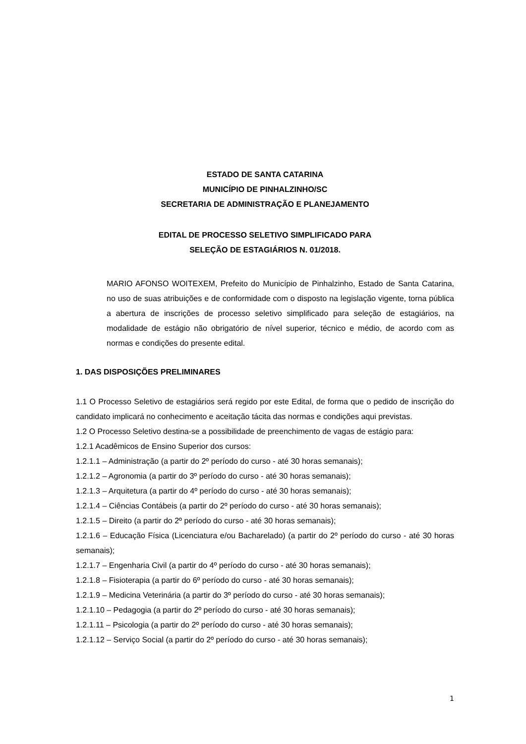ESTADO DE SANTA CATARINA
MUNICÍPIO DE PINHALZINHO/SC
SECRETARIA DE ADMINISTRAÇÃO E PLANEJAMENTO
EDITAL DE PROCESSO SELETIVO SIMPLIFICADO PARA
SELEÇÃO DE ESTAGIÁRIOS N. 01/2018.
MARIO AFONSO WOITEXEM, Prefeito do Município de Pinhalzinho, Estado de Santa Catarina, no uso de suas atribuições e de conformidade com o disposto na legislação vigente, torna pública a abertura de inscrições de processo seletivo simplificado para seleção de estagiários, na modalidade de estágio não obrigatório de nível superior, técnico e médio, de acordo com as normas e condições do presente edital.
1. DAS DISPOSIÇÕES PRELIMINARES
1.1 O Processo Seletivo de estagiários será regido por este Edital, de forma que o pedido de inscrição do candidato implicará no conhecimento e aceitação tácita das normas e condições aqui previstas.
1.2 O Processo Seletivo destina-se a possibilidade de preenchimento de vagas de estágio para:
1.2.1 Acadêmicos de Ensino Superior dos cursos:
1.2.1.1 – Administração (a partir do 2º período do curso - até 30 horas semanais);
1.2.1.2 – Agronomia (a partir do 3º período do curso - até 30 horas semanais);
1.2.1.3 – Arquitetura (a partir do 4º período do curso - até 30 horas semanais);
1.2.1.4 – Ciências Contábeis (a partir do 2º período do curso - até 30 horas semanais);
1.2.1.5 – Direito (a partir do 2º período do curso - até 30 horas semanais);
1.2.1.6 – Educação Física (Licenciatura e/ou Bacharelado) (a partir do 2º período do curso - até 30 horas semanais);
1.2.1.7 – Engenharia Civil (a partir do 4º período do curso - até 30 horas semanais);
1.2.1.8 – Fisioterapia (a partir do 6º período do curso - até 30 horas semanais);
1.2.1.9 – Medicina Veterinária (a partir do 3º período do curso - até 30 horas semanais);
1.2.1.10 – Pedagogia (a partir do 2º período do curso - até 30 horas semanais);
1.2.1.11 – Psicologia (a partir do 2º período do curso - até 30 horas semanais);
1.2.1.12 – Serviço Social (a partir do 2º período do curso - até 30 horas semanais);
1